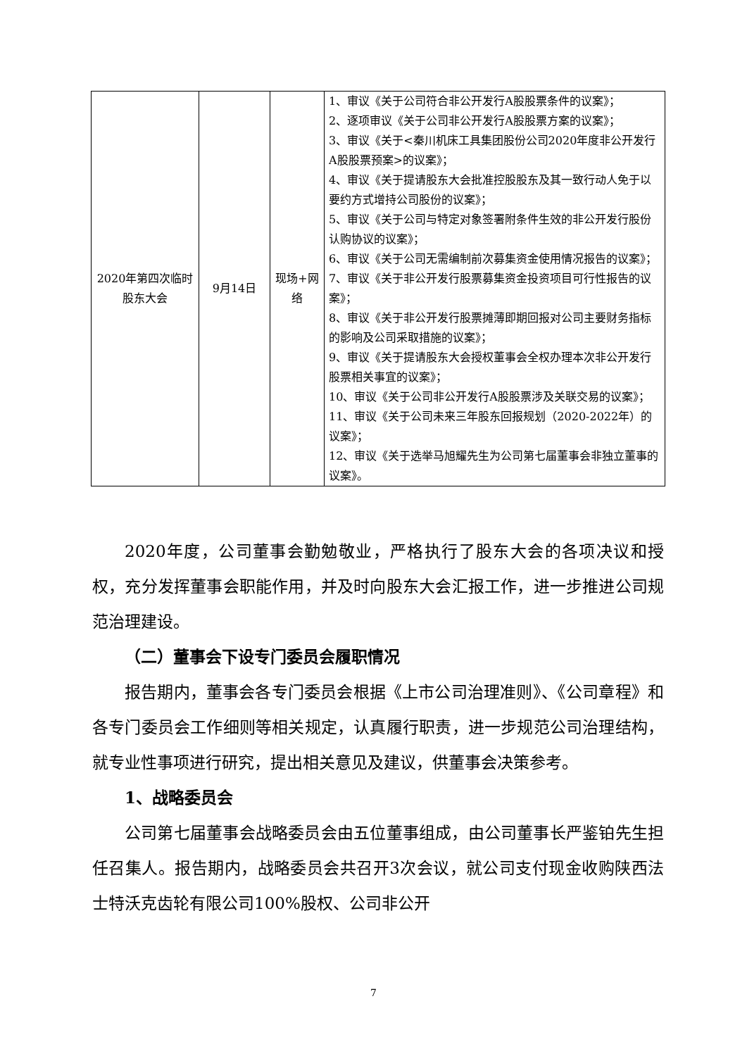| 2020年第四次临时股东大会 | 9月14日 | 现场+网络 | 1、审议《关于公司符合非公开发行A股股票条件的议案》； 2、逐项审议《关于公司非公开发行A股股票方案的议案》； 3、审议《关于<秦川机床工具集团股份公司2020年度非公开发行A股股票预案>的议案》； 4、审议《关于提请股东大会批准控股股东及其一致行动人免于以要约方式增持公司股份的议案》； 5、审议《关于公司与特定对象签署附条件生效的非公开发行股份认购协议的议案》； 6、审议《关于公司无需编制前次募集资金使用情况报告的议案》； 7、审议《关于非公开发行股票募集资金投资项目可行性报告的议案》； 8、审议《关于非公开发行股票摊薄即期回报对公司主要财务指标的影响及公司采取措施的议案》； 9、审议《关于提请股东大会授权董事会全权办理本次非公开发行股票相关事宜的议案》； 10、审议《关于公司非公开发行A股股票涉及关联交易的议案》； 11、审议《关于公司未来三年股东回报规划（2020-2022年）的议案》； 12、审议《关于选举马旭耀先生为公司第七届董事会非独立董事的议案》。 |
2020年度，公司董事会勤勉敬业，严格执行了股东大会的各项决议和授权，充分发挥董事会职能作用，并及时向股东大会汇报工作，进一步推进公司规范治理建设。
（二）董事会下设专门委员会履职情况
报告期内，董事会各专门委员会根据《上市公司治理准则》、《公司章程》和各专门委员会工作细则等相关规定，认真履行职责，进一步规范公司治理结构，就专业性事项进行研究，提出相关意见及建议，供董事会决策参考。
1、战略委员会
公司第七届董事会战略委员会由五位董事组成，由公司董事长严鉴铂先生担任召集人。报告期内，战略委员会共召开3次会议，就公司支付现金收购陕西法士特沃克齿轮有限公司100%股权、公司非公开
7